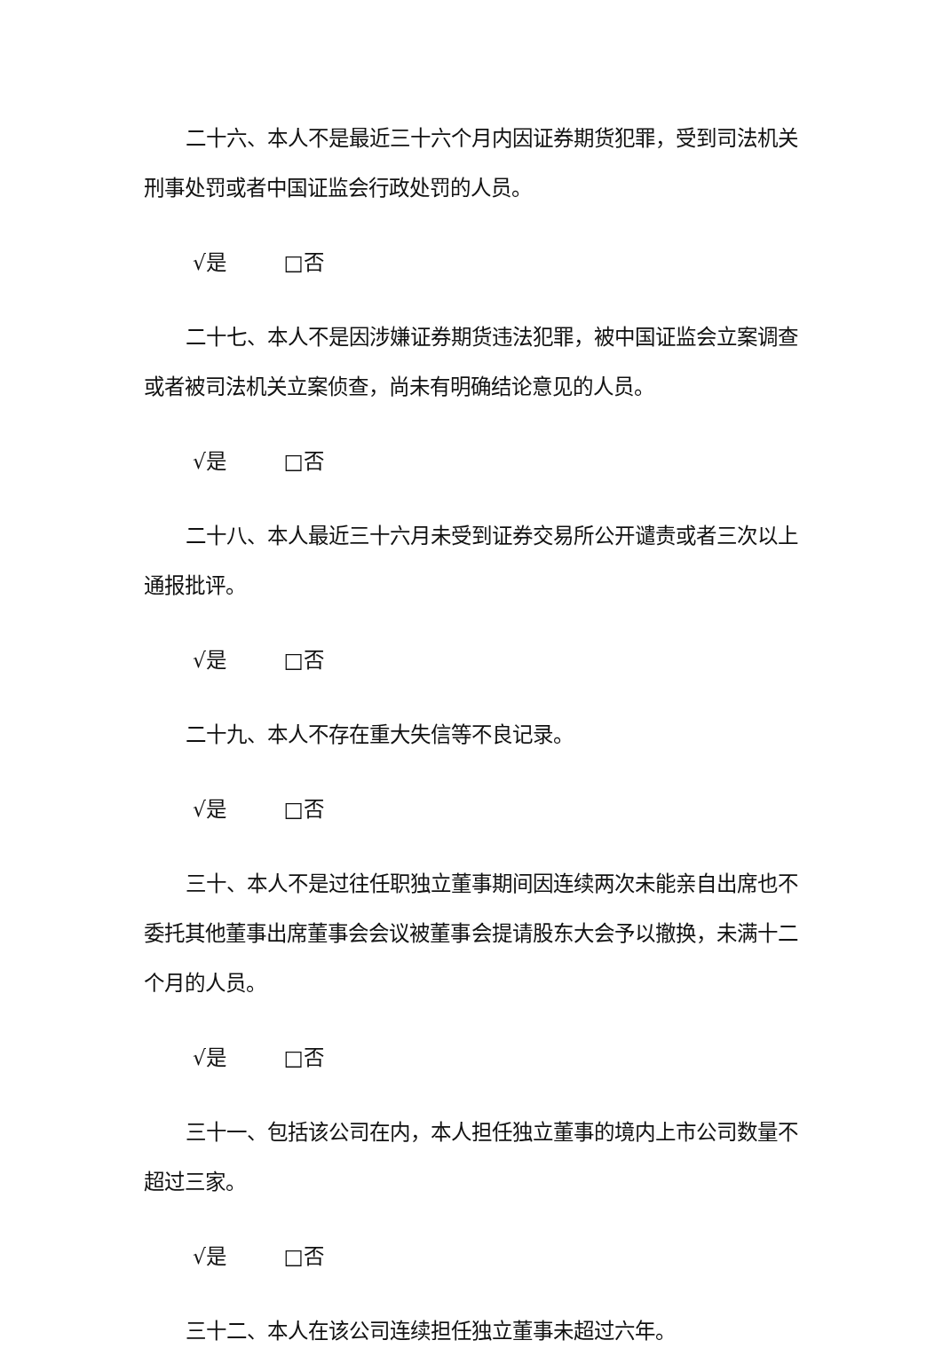二十六、本人不是最近三十六个月内因证券期货犯罪，受到司法机关刑事处罚或者中国证监会行政处罚的人员。
√是 □否
二十七、本人不是因涉嫌证券期货违法犯罪，被中国证监会立案调查或者被司法机关立案侦查，尚未有明确结论意见的人员。
√是 □否
二十八、本人最近三十六月未受到证券交易所公开谴责或者三次以上通报批评。
√是 □否
二十九、本人不存在重大失信等不良记录。
√是 □否
三十、本人不是过往任职独立董事期间因连续两次未能亲自出席也不委托其他董事出席董事会会议被董事会提请股东大会予以撤换，未满十二个月的人员。
√是 □否
三十一、包括该公司在内，本人担任独立董事的境内上市公司数量不超过三家。
√是 □否
三十二、本人在该公司连续担任独立董事未超过六年。